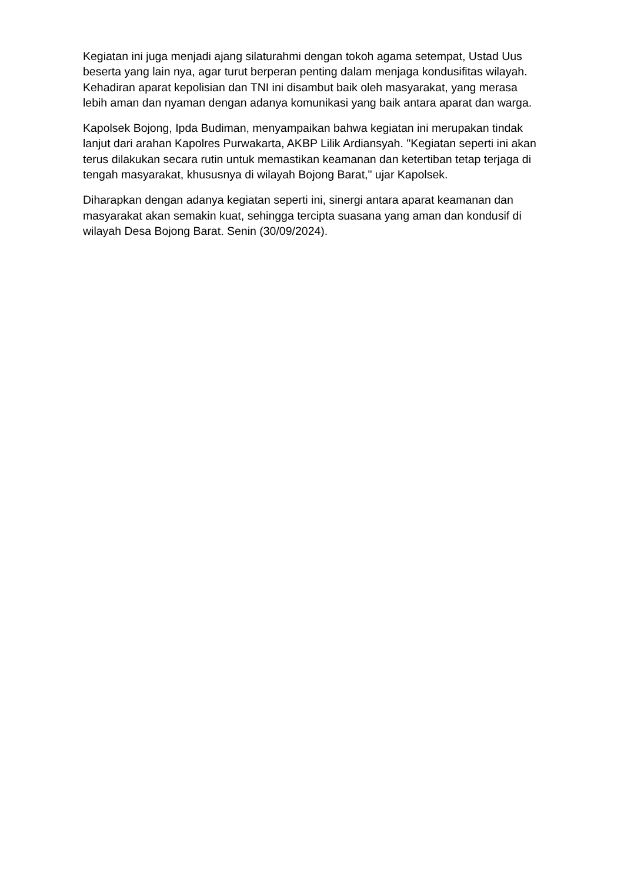Kegiatan ini juga menjadi ajang silaturahmi dengan tokoh agama setempat, Ustad Uus beserta yang lain nya, agar turut berperan penting dalam menjaga kondusifitas wilayah. Kehadiran aparat kepolisian dan TNI ini disambut baik oleh masyarakat, yang merasa lebih aman dan nyaman dengan adanya komunikasi yang baik antara aparat dan warga.
Kapolsek Bojong, Ipda Budiman, menyampaikan bahwa kegiatan ini merupakan tindak lanjut dari arahan Kapolres Purwakarta, AKBP Lilik Ardiansyah. "Kegiatan seperti ini akan terus dilakukan secara rutin untuk memastikan keamanan dan ketertiban tetap terjaga di tengah masyarakat, khususnya di wilayah Bojong Barat," ujar Kapolsek.
Diharapkan dengan adanya kegiatan seperti ini, sinergi antara aparat keamanan dan masyarakat akan semakin kuat, sehingga tercipta suasana yang aman dan kondusif di wilayah Desa Bojong Barat. Senin (30/09/2024).